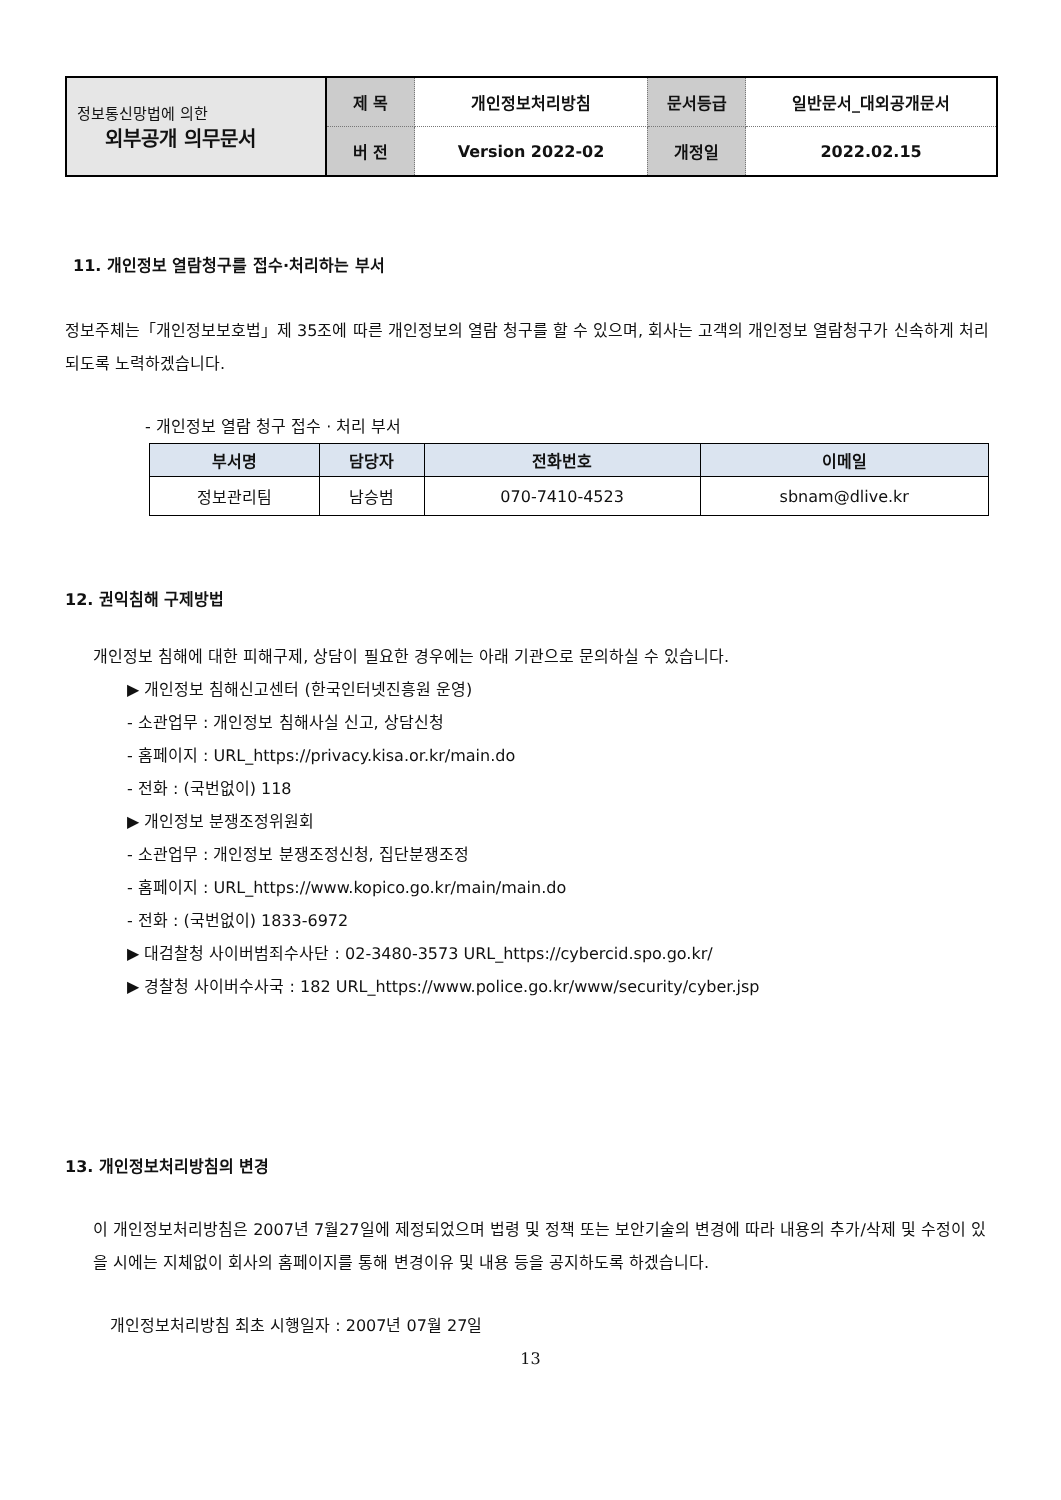| 정보통신망법에 의한 외부공개 의무문서 | 제 목 | 개인정보처리방침 | 문서등급 | 일반문서_대외공개문서 |
| | 버 전 | Version 2022-02 | 개정일 | 2022.02.15 |
11. 개인정보 열람청구를 접수·처리하는 부서
정보주체는「개인정보보호법」제 35조에 따른 개인정보의 열람 청구를 할 수 있으며, 회사는 고객의 개인정보 열람청구가 신속하게 처리되도록 노력하겠습니다.
- 개인정보 열람 청구 접수 · 처리 부서
| 부서명 | 담당자 | 전화번호 | 이메일 |
| --- | --- | --- | --- |
| 정보관리팀 | 남승범 | 070-7410-4523 | sbnam@dlive.kr |
12. 권익침해 구제방법
개인정보 침해에 대한 피해구제, 상담이 필요한 경우에는 아래 기관으로 문의하실 수 있습니다.
▶ 개인정보 침해신고센터 (한국인터넷진흥원 운영)
- 소관업무 : 개인정보 침해사실 신고, 상담신청
- 홈페이지 : URL_https://privacy.kisa.or.kr/main.do
- 전화 : (국번없이) 118
▶ 개인정보 분쟁조정위원회
- 소관업무 : 개인정보 분쟁조정신청, 집단분쟁조정
- 홈페이지 : URL_https://www.kopico.go.kr/main/main.do
- 전화 : (국번없이) 1833-6972
▶ 대검찰청 사이버범죄수사단 : 02-3480-3573 URL_https://cybercid.spo.go.kr/
▶ 경찰청 사이버수사국 : 182 URL_https://www.police.go.kr/www/security/cyber.jsp
13. 개인정보처리방침의 변경
이 개인정보처리방침은 2007년 7월27일에 제정되었으며 법령 및 정책 또는 보안기술의 변경에 따라 내용의 추가/삭제 및 수정이 있을 시에는 지체없이 회사의 홈페이지를 통해 변경이유 및 내용 등을 공지하도록 하겠습니다.
개인정보처리방침 최초 시행일자 : 2007년 07월 27일
13